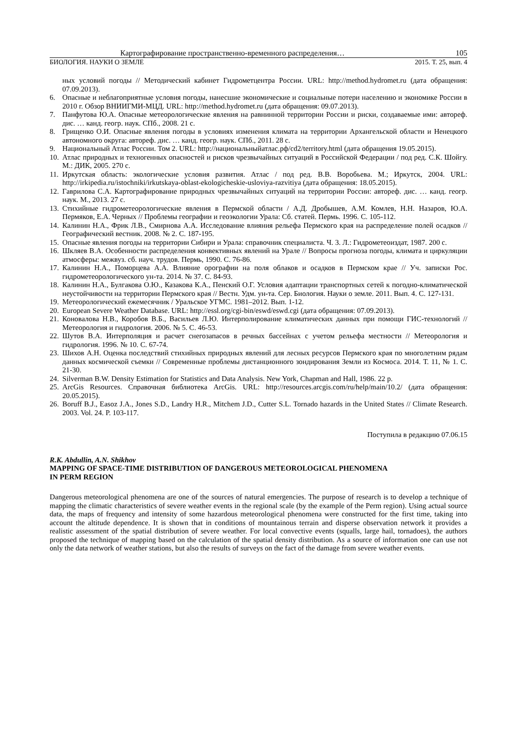Картографирование пространственно-временного распределения… 105
БИОЛОГИЯ. НАУКИ О ЗЕМЛЕ 2015. Т. 25, вып. 4
ных условий погоды // Методический кабинет Гидрометцентра России. URL: http://method.hydromet.ru (дата обращения: 07.09.2013).
6. Опасные и неблагоприятные условия погоды, нанесшие экономические и социальные потери населению и экономике России в 2010 г. Обзор ВНИИГМИ-МЦД. URL: http://method.hydromet.ru (дата обращения: 09.07.2013).
7. Панфутова Ю.А. Опасные метеорологические явления на равнинной территории России и риски, создаваемые ими: автореф. дис. … канд. геогр. наук. СПб., 2008. 21 с.
8. Грищенко О.И. Опасные явления погоды в условиях изменения климата на территории Архангельской области и Ненецкого автономного округа: автореф. дис. … канд. геогр. наук. СПб., 2011. 28 с.
9. Национальный Атлас России. Том 2. URL: http://национальныйатлас.рф/cd2/territory.html (дата обращения 19.05.2015).
10. Атлас природных и техногенных опасностей и рисков чрезвычайных ситуаций в Российской Федерации / под ред. С.К. Шойгу. М.: ДИК, 2005. 270 с.
11. Иркутская область: экологические условия развития. Атлас / под ред. В.В. Воробьева. М.; Иркутск, 2004. URL: http://irkipedia.ru/istochniki/irkutskaya-oblast-ekologicheskie-usloviya-razvitiya (дата обращения: 18.05.2015).
12. Гаврилова С.А. Картографирование природных чрезвычайных ситуаций на территории России: автореф. дис. … канд. геогр. наук. М., 2013. 27 с.
13. Стихийные гидрометеорологические явления в Пермской области / А.Д. Дробышев, А.М. Комлев, Н.Н. Назаров, Ю.А. Пермяков, Е.А. Черных // Проблемы географии и геоэкологии Урала: Сб. статей. Пермь. 1996. С. 105-112.
14. Калинин Н.А., Фрик Л.В., Смирнова А.А. Исследование влияния рельефа Пермского края на распределение полей осадков // Географический вестник. 2008. № 2. С. 187-195.
15. Опасные явления погоды на территории Сибири и Урала: справочник специалиста. Ч. 3. Л.: Гидрометеоиздат, 1987. 200 с.
16. Шкляев В.А. Особенности распределения конвективных явлений на Урале // Вопросы прогноза погоды, климата и циркуляции атмосферы: межвуз. сб. науч. трудов. Пермь, 1990. С. 76-86.
17. Калинин Н.А., Поморцева А.А. Влияние орографии на поля облаков и осадков в Пермском крае // Уч. записки Рос. гидрометеорологического ун-та. 2014. № 37. С. 84-93.
18. Калинин Н.А., Булгакова О.Ю., Казакова К.А., Пенский О.Г. Условия адаптации транспортных сетей к погодно-климатической неустойчивости на территории Пермского края // Вестн. Удм. ун-та. Сер. Биология. Науки о земле. 2011. Вып. 4. С. 127-131.
19. Метеорологический ежемесячник / Уральское УГМС. 1981–2012. Вып. 1-12.
20. European Severe Weather Database. URL: http://essl.org/cgi-bin/eswd/eswd.cgi (дата обращения: 07.09.2013).
21. Коновалова Н.В., Коробов В.Б., Васильев Л.Ю. Интерполирование климатических данных при помощи ГИС-технологий // Метеорология и гидрология. 2006. № 5. С. 46-53.
22. Шутов В.А. Интерполяция и расчет снегозапасов в речных бассейнах с учетом рельефа местности // Метеорология и гидрология. 1996. № 10. С. 67-74.
23. Шихов А.Н. Оценка последствий стихийных природных явлений для лесных ресурсов Пермского края по многолетним рядам данных космической съемки // Современные проблемы дистанционного зондирования Земли из Космоса. 2014. Т. 11, № 1. С. 21-30.
24. Silverman B.W. Density Estimation for Statistics and Data Analysis. New York, Chapman and Hall, 1986. 22 p.
25. ArcGis Resources. Справочная библиотека ArcGis. URL: http://resources.arcgis.com/ru/help/main/10.2/ (дата обращения: 20.05.2015).
26. Boruff B.J., Easoz J.A., Jones S.D., Landry H.R., Mitchem J.D., Cutter S.L. Tornado hazards in the United States // Climate Research. 2003. Vol. 24. P. 103-117.
Поступила в редакцию 07.06.15
R.K. Abdullin, A.N. Shikhov
MAPPING OF SPACE-TIME DISTRIBUTION OF DANGEROUS METEOROLOGICAL PHENOMENA
IN PERM REGION
Dangerous meteorological phenomena are one of the sources of natural emergencies. The purpose of research is to develop a technique of mapping the climatic characteristics of severe weather events in the regional scale (by the example of the Perm region). Using actual source data, the maps of frequency and intensity of some hazardous meteorological phenomena were constructed for the first time, taking into account the altitude dependence. It is shown that in conditions of mountainous terrain and disperse observation network it provides a realistic assessment of the spatial distribution of severe weather. For local convective events (squalls, large hail, tornadoes), the authors proposed the technique of mapping based on the calculation of the spatial density distribution. As a source of information one can use not only the data network of weather stations, but also the results of surveys on the fact of the damage from severe weather events.